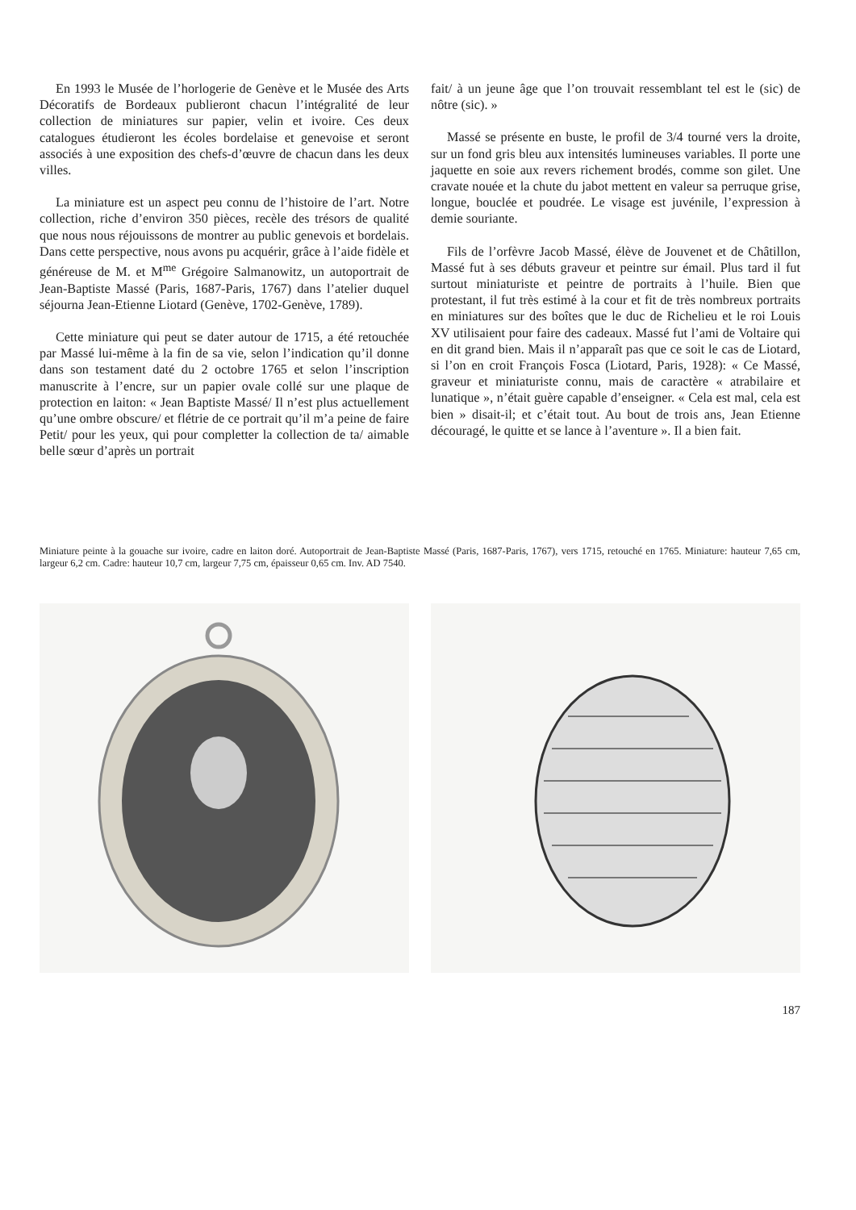En 1993 le Musée de l’horlogerie de Genève et le Musée des Arts Décoratifs de Bordeaux publieront chacun l’intégralité de leur collection de miniatures sur papier, velin et ivoire. Ces deux catalogues étudieront les écoles bordelaise et genevoise et seront associés à une exposition des chefs-d’œuvre de chacun dans les deux villes.
La miniature est un aspect peu connu de l’histoire de l’art. Notre collection, riche d’environ 350 pièces, recèle des trésors de qualité que nous nous réjouissons de montrer au public genevois et bordelais. Dans cette perspective, nous avons pu acquérir, grâce à l’aide fidèle et généreuse de M. et M<sup>me</sup> Grégoire Salmanowitz, un autoportrait de Jean-Baptiste Massé (Paris, 1687-Paris, 1767) dans l’atelier duquel séjourna Jean-Etienne Liotard (Genève, 1702-Genève, 1789).
Cette miniature qui peut se dater autour de 1715, a été retouchée par Massé lui-même à la fin de sa vie, selon l’indication qu’il donne dans son testament daté du 2 octobre 1765 et selon l’inscription manuscrite à l’encre, sur un papier ovale collé sur une plaque de protection en laiton: « Jean Baptiste Massé/ Il n’est plus actuellement qu’une ombre obscure/ et flétrie de ce portrait qu’il m’a peine de faire Petit/ pour les yeux, qui pour completter la collection de ta/ aimable belle sœur d’après un portrait
fait/ à un jeune âge que l’on trouvait ressemblant tel est le (sic) de nôtre (sic). »
Massé se présente en buste, le profil de 3/4 tourné vers la droite, sur un fond gris bleu aux intensités lumineuses variables. Il porte une jaquette en soie aux revers richement brodés, comme son gilet. Une cravate nouée et la chute du jabot mettent en valeur sa perruque grise, longue, bouclée et poudrée. Le visage est juvénile, l’expression à demie souriante.
Fils de l’orfèvre Jacob Massé, élève de Jouvenet et de Châtillon, Massé fut à ses débuts graveur et peintre sur émail. Plus tard il fut surtout miniaturiste et peintre de portraits à l’huile. Bien que protestant, il fut très estimé à la cour et fit de très nombreux portraits en miniatures sur des boîtes que le duc de Richelieu et le roi Louis XV utilisaient pour faire des cadeaux. Massé fut l’ami de Voltaire qui en dit grand bien. Mais il n’apparaît pas que ce soit le cas de Liotard, si l’on en croit François Fosca (Liotard, Paris, 1928): « Ce Massé, graveur et miniaturiste connu, mais de caractère « atrabilaire et lunatique », n’était guère capable d’enseigner. « Cela est mal, cela est bien » disait-il; et c’était tout. Au bout de trois ans, Jean Etienne découragé, le quitte et se lance à l’aventure ». Il a bien fait.
Miniature peinte à la gouache sur ivoire, cadre en laiton doré. Autoportrait de Jean-Baptiste Massé (Paris, 1687-Paris, 1767), vers 1715, retouché en 1765. Miniature: hauteur 7,65 cm, largeur 6,2 cm. Cadre: hauteur 10,7 cm, largeur 7,75 cm, épaisseur 0,65 cm. Inv. AD 7540.
187